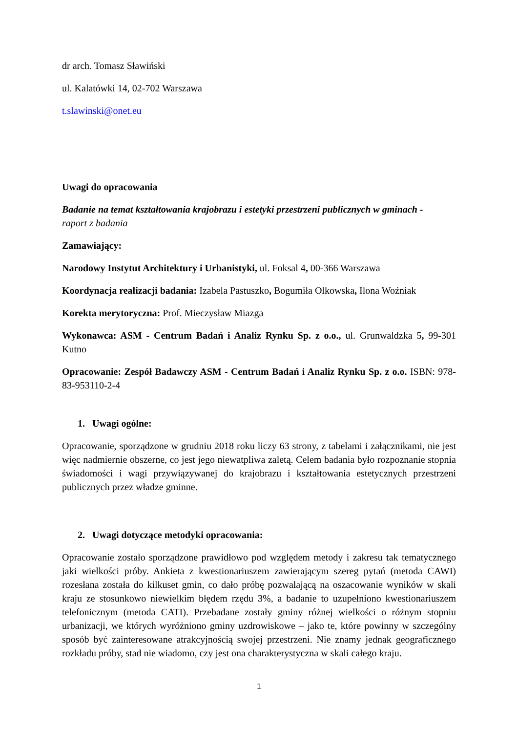dr arch. Tomasz Sławiński
ul. Kalatówki 14, 02-702 Warszawa
t.slawinski@onet.eu
Uwagi do opracowania
Badanie na temat kształtowania krajobrazu i estetyki przestrzeni publicznych w gminach -
raport z badania
Zamawiający:
Narodowy Instytut Architektury i Urbanistyki, ul. Foksal 4, 00-366 Warszawa
Koordynacja realizacji badania: Izabela Pastuszko, Bogumiła Olkowska, Ilona Woźniak
Korekta merytoryczna: Prof. Mieczysław Miazga
Wykonawca: ASM - Centrum Badań i Analiz Rynku Sp. z o.o., ul. Grunwaldzka 5, 99-301 Kutno
Opracowanie: Zespół Badawczy ASM - Centrum Badań i Analiz Rynku Sp. z o.o. ISBN: 978-83-953110-2-4
1. Uwagi ogólne:
Opracowanie, sporządzone w grudniu 2018 roku liczy 63 strony, z tabelami i załącznikami, nie jest więc nadmiernie obszerne, co jest jego niewatpliwa zaletą. Celem badania było rozpoznanie stopnia świadomości i wagi przywiązywanej do krajobrazu i kształtowania estetycznych przestrzeni publicznych przez władze gminne.
2. Uwagi dotyczące metodyki opracowania:
Opracowanie zostało sporządzone prawidłowo pod względem metody i zakresu tak tematycznego jaki wielkości próby. Ankieta z kwestionariuszem zawierającym szereg pytań (metoda CAWI) rozesłana została do kilkuset gmin, co dało próbę pozwalającą na oszacowanie wyników w skali kraju ze stosunkowo niewielkim błędem rzędu 3%, a badanie to uzupełniono kwestionariuszem telefonicznym (metoda CATI). Przebadane zostały gminy różnej wielkości o różnym stopniu urbanizacji, we których wyróżniono gminy uzdrowiskowe – jako te, które powinny w szczególny sposób być zainteresowane atrakcyjnością swojej przestrzeni. Nie znamy jednak geograficznego rozkładu próby, stad nie wiadomo, czy jest ona charakterystyczna w skali całego kraju.
1